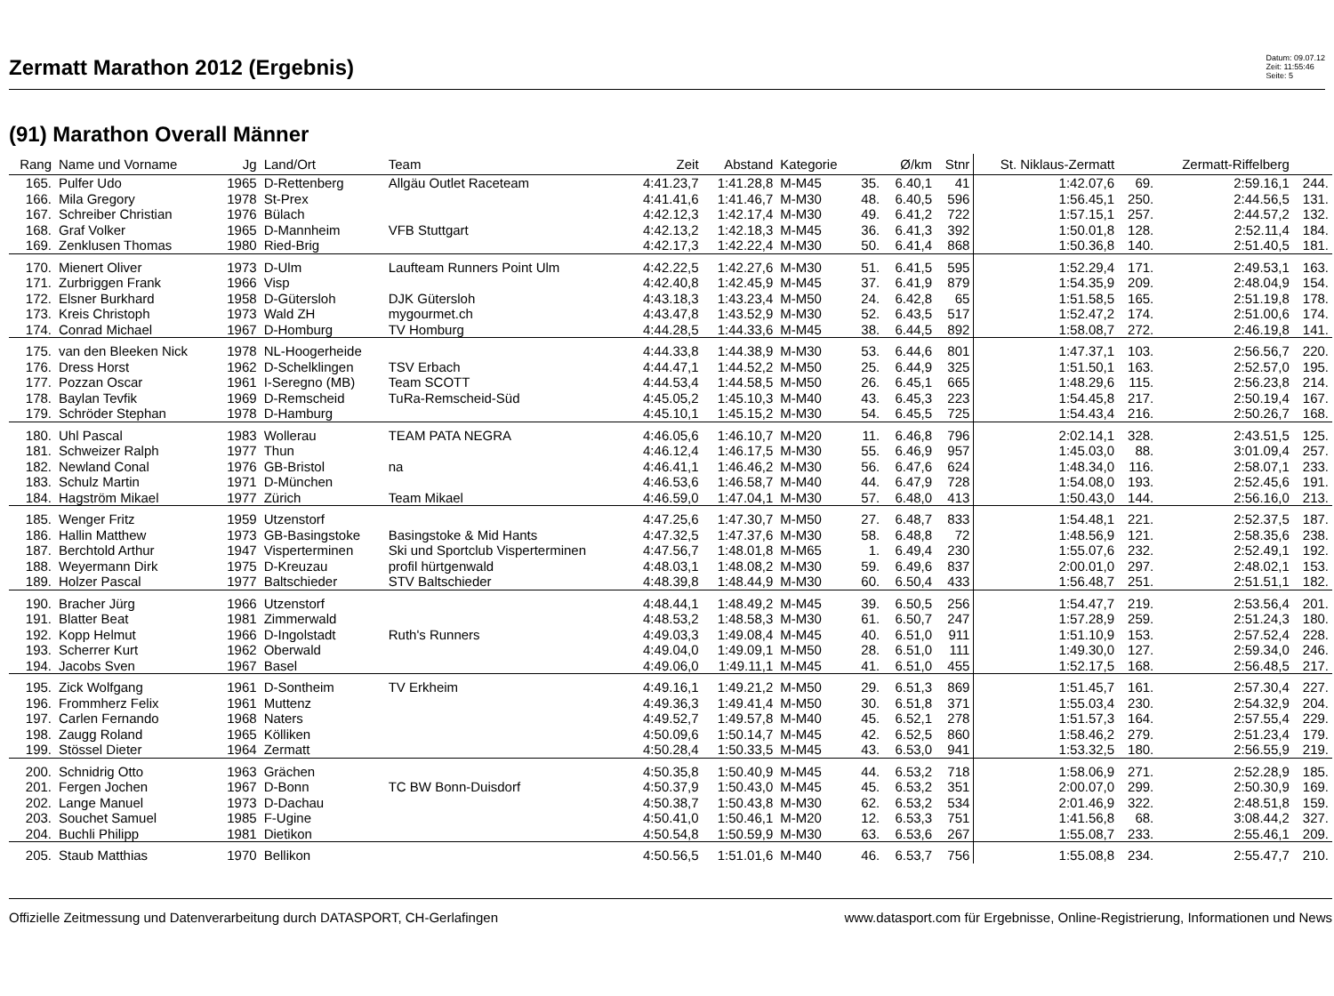Zermatt Marathon 2012 (Ergebnis)
Datum: 09.07.12
Zeit: 11:55:46
Seite: 5
(91) Marathon Overall Männer
| Rang | Name und Vorname | Jg | Land/Ort | Team | Zeit | Abstand | Kategorie | | Ø/km | Stnr | St. Niklaus-Zermatt | | Zermatt-Riffelberg | |
| --- | --- | --- | --- | --- | --- | --- | --- | --- | --- | --- | --- | --- | --- | --- |
| 165. | Pulfer Udo | 1965 | D-Rettenberg | Allgäu Outlet Raceteam | 4:41.23,7 | 1:41.28,8 | M-M45 | 35. | 6.40,1 | 41 | 1:42.07,6 | 69. | 2:59.16,1 | 244. |
| 166. | Mila Gregory | 1978 | St-Prex | | 4:41.41,6 | 1:41.46,7 | M-M30 | 48. | 6.40,5 | 596 | 1:56.45,1 | 250. | 2:44.56,5 | 131. |
| 167. | Schreiber Christian | 1976 | Bülach | | 4:42.12,3 | 1:42.17,4 | M-M30 | 49. | 6.41,2 | 722 | 1:57.15,1 | 257. | 2:44.57,2 | 132. |
| 168. | Graf Volker | 1965 | D-Mannheim | VFB Stuttgart | 4:42.13,2 | 1:42.18,3 | M-M45 | 36. | 6.41,3 | 392 | 1:50.01,8 | 128. | 2:52.11,4 | 184. |
| 169. | Zenklusen Thomas | 1980 | Ried-Brig | | 4:42.17,3 | 1:42.22,4 | M-M30 | 50. | 6.41,4 | 868 | 1:50.36,8 | 140. | 2:51.40,5 | 181. |
| 170. | Mienert Oliver | 1973 | D-Ulm | Laufteam Runners Point Ulm | 4:42.22,5 | 1:42.27,6 | M-M30 | 51. | 6.41,5 | 595 | 1:52.29,4 | 171. | 2:49.53,1 | 163. |
| 171. | Zurbriggen Frank | 1966 | Visp | | 4:42.40,8 | 1:42.45,9 | M-M45 | 37. | 6.41,9 | 879 | 1:54.35,9 | 209. | 2:48.04,9 | 154. |
| 172. | Elsner Burkhard | 1958 | D-Gütersloh | DJK Gütersloh | 4:43.18,3 | 1:43.23,4 | M-M50 | 24. | 6.42,8 | 65 | 1:51.58,5 | 165. | 2:51.19,8 | 178. |
| 173. | Kreis Christoph | 1973 | Wald ZH | mygourmet.ch | 4:43.47,8 | 1:43.52,9 | M-M30 | 52. | 6.43,5 | 517 | 1:52.47,2 | 174. | 2:51.00,6 | 174. |
| 174. | Conrad Michael | 1967 | D-Homburg | TV Homburg | 4:44.28,5 | 1:44.33,6 | M-M45 | 38. | 6.44,5 | 892 | 1:58.08,7 | 272. | 2:46.19,8 | 141. |
| 175. | van den Bleeken Nick | 1978 | NL-Hoogerheide | | 4:44.33,8 | 1:44.38,9 | M-M30 | 53. | 6.44,6 | 801 | 1:47.37,1 | 103. | 2:56.56,7 | 220. |
| 176. | Dress Horst | 1962 | D-Schelklingen | TSV Erbach | 4:44.47,1 | 1:44.52,2 | M-M50 | 25. | 6.44,9 | 325 | 1:51.50,1 | 163. | 2:52.57,0 | 195. |
| 177. | Pozzan Oscar | 1961 | I-Seregno (MB) | Team SCOTT | 4:44.53,4 | 1:44.58,5 | M-M50 | 26. | 6.45,1 | 665 | 1:48.29,6 | 115. | 2:56.23,8 | 214. |
| 178. | Baylan Tevfik | 1969 | D-Remscheid | TuRa-Remscheid-Süd | 4:45.05,2 | 1:45.10,3 | M-M40 | 43. | 6.45,3 | 223 | 1:54.45,8 | 217. | 2:50.19,4 | 167. |
| 179. | Schröder Stephan | 1978 | D-Hamburg | | 4:45.10,1 | 1:45.15,2 | M-M30 | 54. | 6.45,5 | 725 | 1:54.43,4 | 216. | 2:50.26,7 | 168. |
| 180. | Uhl Pascal | 1983 | Wollerau | TEAM PATA NEGRA | 4:46.05,6 | 1:46.10,7 | M-M20 | 11. | 6.46,8 | 796 | 2:02.14,1 | 328. | 2:43.51,5 | 125. |
| 181. | Schweizer Ralph | 1977 | Thun | | 4:46.12,4 | 1:46.17,5 | M-M30 | 55. | 6.46,9 | 957 | 1:45.03,0 | 88. | 3:01.09,4 | 257. |
| 182. | Newland Conal | 1976 | GB-Bristol | na | 4:46.41,1 | 1:46.46,2 | M-M30 | 56. | 6.47,6 | 624 | 1:48.34,0 | 116. | 2:58.07,1 | 233. |
| 183. | Schulz Martin | 1971 | D-München | | 4:46.53,6 | 1:46.58,7 | M-M40 | 44. | 6.47,9 | 728 | 1:54.08,0 | 193. | 2:52.45,6 | 191. |
| 184. | Hagström Mikael | 1977 | Zürich | Team Mikael | 4:46.59,0 | 1:47.04,1 | M-M30 | 57. | 6.48,0 | 413 | 1:50.43,0 | 144. | 2:56.16,0 | 213. |
| 185. | Wenger Fritz | 1959 | Utzenstorf | | 4:47.25,6 | 1:47.30,7 | M-M50 | 27. | 6.48,7 | 833 | 1:54.48,1 | 221. | 2:52.37,5 | 187. |
| 186. | Hallin Matthew | 1973 | GB-Basingstoke | Basingstoke & Mid Hants | 4:47.32,5 | 1:47.37,6 | M-M30 | 58. | 6.48,8 | 72 | 1:48.56,9 | 121. | 2:58.35,6 | 238. |
| 187. | Berchtold Arthur | 1947 | Visperterminen | Ski und Sportclub Visperterminen | 4:47.56,7 | 1:48.01,8 | M-M65 | 1. | 6.49,4 | 230 | 1:55.07,6 | 232. | 2:52.49,1 | 192. |
| 188. | Weyermann Dirk | 1975 | D-Kreuzau | profil hürtgenwald | 4:48.03,1 | 1:48.08,2 | M-M30 | 59. | 6.49,6 | 837 | 2:00.01,0 | 297. | 2:48.02,1 | 153. |
| 189. | Holzer Pascal | 1977 | Baltschieder | STV Baltschieder | 4:48.39,8 | 1:48.44,9 | M-M30 | 60. | 6.50,4 | 433 | 1:56.48,7 | 251. | 2:51.51,1 | 182. |
| 190. | Bracher Jürg | 1966 | Utzenstorf | | 4:48.44,1 | 1:48.49,2 | M-M45 | 39. | 6.50,5 | 256 | 1:54.47,7 | 219. | 2:53.56,4 | 201. |
| 191. | Blatter Beat | 1981 | Zimmerwald | | 4:48.53,2 | 1:48.58,3 | M-M30 | 61. | 6.50,7 | 247 | 1:57.28,9 | 259. | 2:51.24,3 | 180. |
| 192. | Kopp Helmut | 1966 | D-Ingolstadt | Ruth's Runners | 4:49.03,3 | 1:49.08,4 | M-M45 | 40. | 6.51,0 | 911 | 1:51.10,9 | 153. | 2:57.52,4 | 228. |
| 193. | Scherrer Kurt | 1962 | Oberwald | | 4:49.04,0 | 1:49.09,1 | M-M50 | 28. | 6.51,0 | 111 | 1:49.30,0 | 127. | 2:59.34,0 | 246. |
| 194. | Jacobs Sven | 1967 | Basel | | 4:49.06,0 | 1:49.11,1 | M-M45 | 41. | 6.51,0 | 455 | 1:52.17,5 | 168. | 2:56.48,5 | 217. |
| 195. | Zick Wolfgang | 1961 | D-Sontheim | TV Erkheim | 4:49.16,1 | 1:49.21,2 | M-M50 | 29. | 6.51,3 | 869 | 1:51.45,7 | 161. | 2:57.30,4 | 227. |
| 196. | Frommherz Felix | 1961 | Muttenz | | 4:49.36,3 | 1:49.41,4 | M-M50 | 30. | 6.51,8 | 371 | 1:55.03,4 | 230. | 2:54.32,9 | 204. |
| 197. | Carlen Fernando | 1968 | Naters | | 4:49.52,7 | 1:49.57,8 | M-M40 | 45. | 6.52,1 | 278 | 1:51.57,3 | 164. | 2:57.55,4 | 229. |
| 198. | Zaugg Roland | 1965 | Kölliken | | 4:50.09,6 | 1:50.14,7 | M-M45 | 42. | 6.52,5 | 860 | 1:58.46,2 | 279. | 2:51.23,4 | 179. |
| 199. | Stössel Dieter | 1964 | Zermatt | | 4:50.28,4 | 1:50.33,5 | M-M45 | 43. | 6.53,0 | 941 | 1:53.32,5 | 180. | 2:56.55,9 | 219. |
| 200. | Schnidrig Otto | 1963 | Grächen | | 4:50.35,8 | 1:50.40,9 | M-M45 | 44. | 6.53,2 | 718 | 1:58.06,9 | 271. | 2:52.28,9 | 185. |
| 201. | Fergen Jochen | 1967 | D-Bonn | TC BW Bonn-Duisdorf | 4:50.37,9 | 1:50.43,0 | M-M45 | 45. | 6.53,2 | 351 | 2:00.07,0 | 299. | 2:50.30,9 | 169. |
| 202. | Lange Manuel | 1973 | D-Dachau | | 4:50.38,7 | 1:50.43,8 | M-M30 | 62. | 6.53,2 | 534 | 2:01.46,9 | 322. | 2:48.51,8 | 159. |
| 203. | Souchet Samuel | 1985 | F-Ugine | | 4:50.41,0 | 1:50.46,1 | M-M20 | 12. | 6.53,3 | 751 | 1:41.56,8 | 68. | 3:08.44,2 | 327. |
| 204. | Buchli Philipp | 1981 | Dietikon | | 4:50.54,8 | 1:50.59,9 | M-M30 | 63. | 6.53,6 | 267 | 1:55.08,7 | 233. | 2:55.46,1 | 209. |
| 205. | Staub Matthias | 1970 | Bellikon | | 4:50.56,5 | 1:51.01,6 | M-M40 | 46. | 6.53,7 | 756 | 1:55.08,8 | 234. | 2:55.47,7 | 210. |
Offizielle Zeitmessung und Datenverarbeitung durch DATASPORT, CH-Gerlafingen www.datasport.com für Ergebnisse, Online-Registrierung, Informationen und News